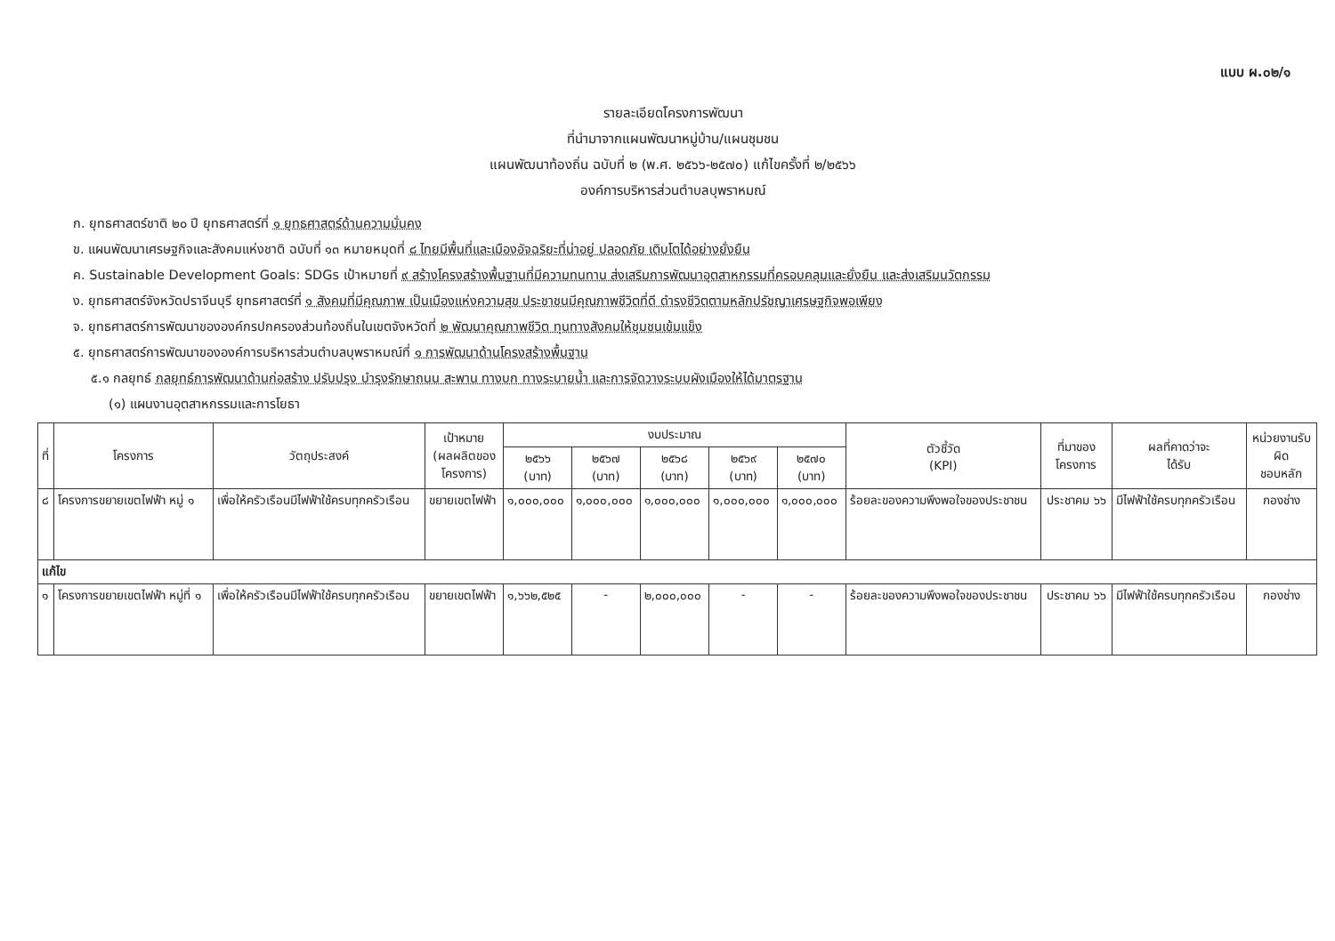แบบ ผ.๐๒/๑
รายละเอียดโครงการพัฒนา
ที่นำมาจากแผนพัฒนาหมู่บ้าน/แผนชุมชน
แผนพัฒนาท้องถิ่น ฉบับที่ ๒ (พ.ศ. ๒๕๖๖-๒๕๗๐) แก้ไขครั้งที่ ๒/๒๕๖๖
องค์การบริหารส่วนตำบลบุพราหมณ์
ก. ยุทธศาสตร์ชาติ ๒๐ ปี ยุทธศาสตร์ที่ ๑ ยุทธศาสตร์ด้านความมั่นคง
ข. แผนพัฒนาเศรษฐกิจและสังคมแห่งชาติ ฉบับที่ ๑๓ หมายหมุดที่ ๘ ไทยมีพื้นที่และเมืองอัจฉริยะที่น่าอยู่ ปลอดภัย เติบโตได้อย่างยั่งยืน
ค. Sustainable Development Goals: SDGs เป้าหมายที่ ๙ สร้างโครงสร้างพื้นฐานที่มีความทนทาน ส่งเสริมการพัฒนาอุตสาหกรรมที่ครอบคลุมและยั่งยืน และส่งเสริมนวัตกรรม
ง. ยุทธศาสตร์จังหวัดปราจีนบุรี ยุทธศาสตร์ที่ ๑ สังคมที่มีคุณภาพ เป็นเมืองแห่งความสุข ประชาชนมีคุณภาพชีวิตที่ดี ดำรงชีวิตตามหลักปรัชญาเศรษฐกิจพอเพียง
จ. ยุทธศาสตร์การพัฒนาขององค์กรปกครองส่วนท้องถิ่นในเขตจังหวัดที่ ๒ พัฒนาคุณภาพชีวิต ทุนทางสังคมให้ชุมชนเข้มแข็ง
๕. ยุทธศาสตร์การพัฒนาขององค์การบริหารส่วนตำบลบุพราหมณ์ที่ ๑ การพัฒนาด้านโครงสร้างพื้นฐาน
๕.๑ กลยุทธ์ กลยุทธ์การพัฒนาด้านก่อสร้าง ปรับปรุง บำรุงรักษาถนน สะพาน ทางบก ทางระบายน้ำ และการจัดวางระบบผังเมืองให้ได้มาตรฐาน
(๑) แผนงานอุตสาหกรรมและการโยธา
| ที่ | โครงการ | วัตถุประสงค์ | เป้าหมาย (ผลผลิตของ โครงการ) | งบประมาณ | | | | | ตัวชี้วัด (KPI) | ที่มาของ โครงการ | ผลที่คาดว่าจะ ได้รับ | หน่วยงานรับ ผิด ชอบหลัก |
| --- | --- | --- | --- | --- | --- | --- | --- | --- | --- | --- | --- | --- |
| | | | | ๒๕๖๖ (บาท) | ๒๕๖๗ (บาท) | ๒๕๖๘ (บาท) | ๒๕๖๙ (บาท) | ๒๕๗๐ (บาท) | | | | |
| ๘ | โครงการขยายเขตไฟฟ้า หมู่ ๑ | เพื่อให้ครัวเรือนมีไฟฟ้าใช้ครบทุกครัวเรือน | ขยายเขตไฟฟ้า | ๑,๐๐๐,๐๐๐ | ๑,๐๐๐,๐๐๐ | ๑,๐๐๐,๐๐๐ | ๑,๐๐๐,๐๐๐ | ๑,๐๐๐,๐๐๐ | ร้อยละของความพึงพอใจของประชาชน | ประชาคม ๖๖ | มีไฟฟ้าใช้ครบทุกครัวเรือน | กองช่าง |
| แก้ไข | | | | | | | | | | | | |
| ๑ | โครงการขยายเขตไฟฟ้า หมู่ที่ ๑ | เพื่อให้ครัวเรือนมีไฟฟ้าใช้ครบทุกครัวเรือน | ขยายเขตไฟฟ้า | ๑,๖๖๒,๕๒๕ | - | ๒,๐๐๐,๐๐๐ | - | - | ร้อยละของความพึงพอใจของประชาชน | ประชาคม ๖๖ | มีไฟฟ้าใช้ครบทุกครัวเรือน | กองช่าง |